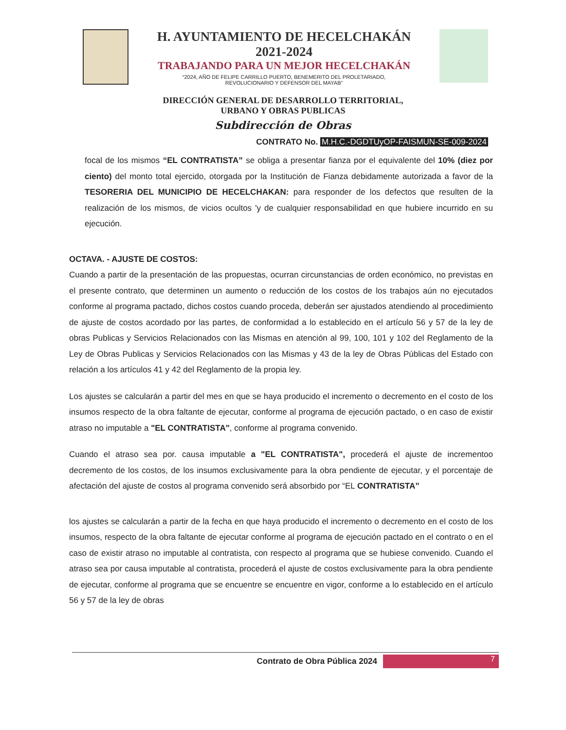H. AYUNTAMIENTO DE HECELCHAKÁN
2021-2024
TRABAJANDO PARA UN MEJOR HECELCHAKÁN
“2024, AÑO DE FELIPE CARRILLO PUERTO, BENEMERITO DEL PROLETARIADO,
REVOLUCIONARIO Y DEFENSOR DEL MAYAB”
DIRECCIÓN GENERAL DE DESARROLLO TERRITORIAL,
URBANO Y OBRAS PUBLICAS
Subdirección de Obras
CONTRATO No. M.H.C.-DGDTUyOP-FAISMUN-SE-009-2024
focal de los mismos “EL CONTRATISTA” se obliga a presentar fianza por el equivalente del 10% (diez por ciento) del monto total ejercido, otorgada por la Institución de Fianza debidamente autorizada a favor de la TESORERIA DEL MUNICIPIO DE HECELCHAKAN: para responder de los defectos que resulten de la realización de los mismos, de vicios ocultos 'y de cualquier responsabilidad en que hubiere incurrido en su ejecución.
OCTAVA. - AJUSTE DE COSTOS:
Cuando a partir de la presentación de las propuestas, ocurran circunstancias de orden económico, no previstas en el presente contrato, que determinen un aumento o reducción de los costos de los trabajos aún no ejecutados conforme al programa pactado, dichos costos cuando proceda, deberán ser ajustados atendiendo al procedimiento de ajuste de costos acordado por las partes, de conformidad a lo establecido en el artículo 56 y 57 de la ley de obras Publicas y Servicios Relacionados con las Mismas en atención al 99, 100, 101 y 102 del Reglamento de la Ley de Obras Publicas y Servicios Relacionados con las Mismas y 43 de la ley de Obras Públicas del Estado con relación a los artículos 41 y 42 del Reglamento de la propia ley.
Los ajustes se calcularán a partir del mes en que se haya producido el incremento o decremento en el costo de los insumos respecto de la obra faltante de ejecutar, conforme al programa de ejecución pactado, o en caso de existir atraso no imputable a "EL CONTRATISTA", conforme al programa convenido.
Cuando el atraso sea por. causa imputable a "EL CONTRATISTA", procederá el ajuste de incrementoo decremento de los costos, de los insumos exclusivamente para la obra pendiente de ejecutar, y el porcentaje de afectación del ajuste de costos al programa convenido será absorbido por “EL CONTRATISTA”
los ajustes se calcularán a partir de la fecha en que haya producido el incremento o decremento en el costo de los insumos, respecto de la obra faltante de ejecutar conforme al programa de ejecución pactado en el contrato o en el caso de existir atraso no imputable al contratista, con respecto al programa que se hubiese convenido. Cuando el atraso sea por causa imputable al contratista, procederá el ajuste de costos exclusivamente para la obra pendiente de ejecutar, conforme al programa que se encuentre se encuentre en vigor, conforme a lo establecido en el artículo 56 y 57 de la ley de obras
Contrato de Obra Pública 2024
7